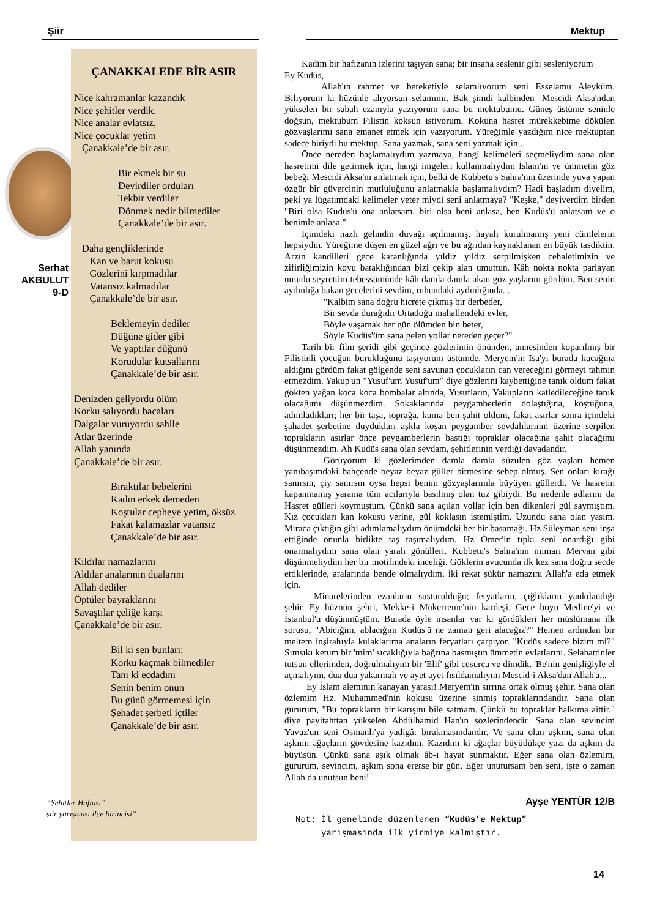Şiir Mektup
ÇANAKKALEDE BİR ASIR
Nice kahramanlar kazandık
Nice şehitler verdik.
Nice analar evlatsız,
Nice çocuklar yetim
Çanakkale’de bir asır.
Bir ekmek bir su
Devirdiler orduları
Tekbir verdiler
Dönmek nedir bilmediler
Çanakkale’de bir asır.
Daha gençliklerinde
Kan ve barut kokusu
Gözlerini kırpmadılar
Vatansız kalmadılar
Çanakkale’de bir asır.
Beklemeyin dediler
Düğüne gider gibi
Ve yaptılar düğünü
Korudular kutsallarını
Çanakkale’de bir asır.
Denizden geliyordu ölüm
Korku salıyordu bacaları
Dalgalar vuruyordu sahile
Atlar üzerinde
Allah yanında
Çanakkale’de bir asır.
Bıraktılar bebelerini
Kadın erkek demeden
Koştular cepheye yetim, öksüz
Fakat kalamazlar vatansız
Çanakkale’de bir asır.
Kıldılar namazlarını
Aldılar analarının dualarını
Allah dediler
Öptüler bayraklarını
Savaştılar çeliğe karşı
Çanakkale’de bir asır.
Bil ki sen bunları:
Korku kaçmak bilmediler
Tanı ki ecdadını
Senin benim onun
Bu günü görmemesi için
Şehadet şerbeti içtiler
Çanakkale’de bir asır.
Serhat AKBULUT 9-D
“Şehitler Haftası”
şiir yarışması ilçe birincisi”
Kadim bir hafızanın izlerini taşıyan sana; bir insana seslenir gibi sesleniyorum
Ey Kudüs,
Allah'ın rahmet ve bereketiyle selamlıyorum seni Esselamu Aleyküm. Biliyorum ki hüzünle alıyorsun selamımı. Bak şimdi kalbinden -Mescidi Aksa'ndan yükselen bir sabah ezanıyla yazıyorum sana bu mektubumu. Güneş üstüme seninle doğsun, mektubum Filistin koksun istiyorum. Kokuna hasret mürekkebime dökülen gözyaşlarımı sana emanet etmek için yazıyorum. Yüreğimle yazdığım nice mektuptan sadece biriydi bu mektup. Sana yazmak, sana seni yazmak için...
Önce nereden başlamalıydım yazmaya, hangi kelimeleri seçmeliydim sana olan hasretimi dile getirmek için, hangi imgeleri kullanmalıydım İslam'ın ve ümmetin göz bebeği Mescidi Aksa'nı anlatmak için, belki de Kubbetu's Sahra'nın üzerinde yuva yapan özgür bir güvercinin mutluluğunu anlatmakla başlamalıydım? Hadi başladım diyelim, peki ya lügatımdaki kelimeler yeter miydi seni anlatmaya? "Keşke," deyiverdim birden "Biri olsa Kudüs'ü ona anlatsam, biri olsa beni anlasa, ben Kudüs'ü anlatsam ve o benimle anlasa."
İçimdeki nazlı gelindin duvağı açılmamış, hayali kurulmamış yeni cümlelerin hepsiydin. Yüreğime düşen en güzel ağrı ve bu ağrıdan kaynaklanan en büyük tasdiktin. Arzın kandilleri gece karanlığında yıldız yıldız serpilmişken cehaletimizin ve zifirliğimizin koyu bataklığından bizi çekip alan umuttun. Kâh nokta nokta parlayan umudu seyrettim tebessümünde kâh damla damla akan göz yaşlarını gördüm. Ben senin aydınlığa bakan gecelerini sevdim, ruhundaki aydınlığında...
"Kalbim sana doğru hicrete çıkmış bir derbeder,
Bir sevda durağıdır Ortadoğu mahallendeki evler,
Böyle yaşamak her gün ölümden bin beter,
Söyle Kudüs'üm sana gelen yollar nereden geçer?"
Tarih bir film şeridi gibi geçince gözlerimin önünden, annesinden koparılmış bir Filistinli çocuğun burukluğunu taşıyorum üstümde. Meryem'in İsa'yı burada kucağına aldığını gördüm fakat gölgende seni savunan çocukların can vereceğini görmeyi tahmin etmezdim. Yakup'un "Yusuf'um Yusuf'um" diye gözlerini kaybettiğine tanık oldum fakat gökten yağan koca koca bombalar altında, Yusufların, Yakupların katledileceğine tanık olacağımı düşünmezdim. Sokaklarında peygamberlerin dolaştığına, koştuğuna, adımladıkları; her bir taşa, toprağa, kuma ben şahit oldum, fakat asırlar sonra içindeki şahadet şerbetine duydukları aşkla koşan peygamber sevdalılarının üzerine serpilen toprakların asırlar önce peygamberlerin bastığı topraklar olacağına şahit olacağımı düşünmezdim. Ah Kudüs sana olan sevdam, şehitlerinin verdiği davadandır.
Görüyorum ki gözlerimden damla damla süzülen göz yaşları hemen yanıbaşımdaki bahçende beyaz beyaz güller bitmesine sebep olmuş. Sen onları kırağı sanırsın, çiy sanırsın oysa hepsi benim gözyaşlarımla büyüyen güllerdi. Ve hasretin kapanmamış yarama tüm acılarıyla basılmış olan tuz gibiydi. Bu nedenle adlarını da Hasret gülleri koymuştum. Çünkü sana açılan yollar için ben dikenleri gül saymıştım. Kız çocukları kan kokusu yerine, gül koklasın istemiştim. Uzundu sana olan yasım. Miraca çıktığın gibi adımlamalıydım önümdeki her bir basamağı. Hz Süleyman seni inşa ettiğinde onunla birlikte taş taşımalıydım. Hz Ömer'in tıpkı seni onardığı gibi onarmalıydım sana olan yaralı gönülleri. Kubbetu's Sahra'nın mimarı Mervan gibi düşünmeliydim her bir motifindeki inceliği. Göklerin avucunda ilk kez sana doğru secde ettiklerinde, aralarında bende olmalıydım, iki rekat şükür namazını Allah'a eda etmek için.
Minarelerinden ezanların susturulduğu; feryatların, çığlıkların yankılandığı şehir. Ey hüznün şehri, Mekke-i Mükerreme'nin kardeşi. Gece boyu Medine'yi ve İstanbul'u düşünmüştüm. Burada öyle insanlar var ki gördükleri her müslümana ilk sorusu, "Abiciğim, ablacığım Kudüs'ü ne zaman geri alacağız?" Hemen ardından bir meltem inşirahıyla kulaklarıma anaların feryatları çarpıyor. "Kudüs sadece bizim mi?" Sımsıkı ketum bir 'mim' sıcaklığıyla bağrına basmıştın ümmetin evlatlarını. Selahattinler tutsun ellerimden, doğrulmalıyım bir 'Elif' gibi cesurca ve dimdik. 'Be'nin genişliğiyle el açmalıyım, dua dua yakarmalı ve ayet ayet fısıldamalıyım Mescid-i Aksa'dan Allah'a...
Ey İslam aleminin kanayan yarası! Meryem'in sırrına ortak olmuş şehir. Sana olan özlemim Hz. Muhammed'nin kokusu üzerine sinmiş topraklarındandır. Sana olan gururum, "Bu toprakların bir karışını bile satmam. Çünkü bu topraklar halkıma aittir." diye payitahttan yükselen Abdülhamid Han'ın sözlerindendir. Sana olan sevincim Yavuz'un seni Osmanlı'ya yadigâr bırakmasındandır. Ve sana olan aşkım, sana olan aşkımı ağaçların gövdesine kazıdım. Kazıdım ki ağaçlar büyüdükçe yazı da aşkım da büyüsün. Çünkü sana aşık olmak âb-ı hayat sunmaktır. Eğer sana olan özlemim, gururum, sevincim, aşkım sona ererse bir gün. Eğer unutursam ben seni, işte o zaman Allah da unutsun beni!
Ayşe YENTÜR 12/B
Not: İl genelinde düzenlenen “Kudüs’e Mektup”
yarışmasında ilk yirmiye kalmıştır.
14